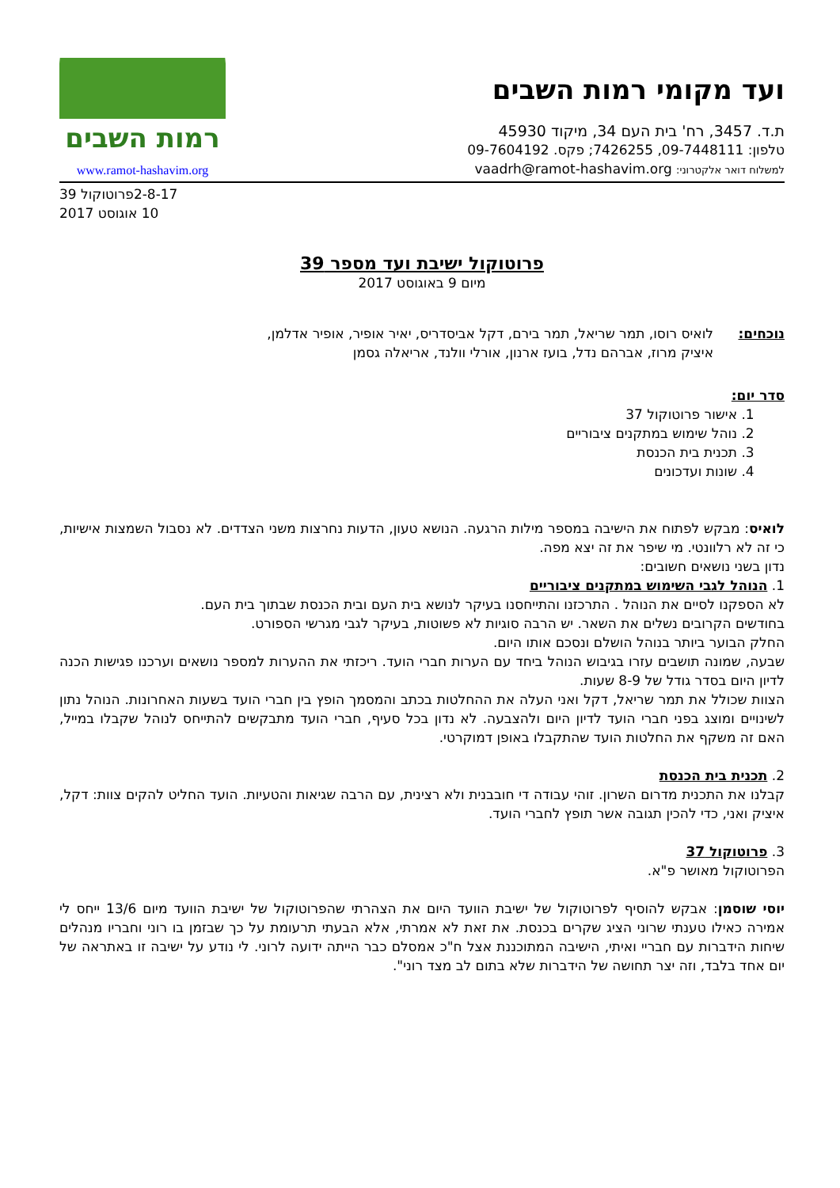ועד מקומי רמות השבים
ת.ד. 3457, רח' בית העם 34, מיקוד 45930
טלפון: 09-7448111, 7426255; פקס. 09-7604192
למשלוח דואר אלקטרוני: vaadrh@ramot-hashavim.org
רמות השבים
www.ramot-hashavim.org
2-8-17פרוטוקול 39
10 אוגוסט 2017
פרוטוקול ישיבת ועד מספר 39
מיום 9 באוגוסט 2017
נוכחים: לואיס רוסו, תמר שריאל, תמר בירם, דקל אביסדריס, יאיר אופיר, אופיר אדלמן,
איציק מרוז, אברהם נדל, בועז ארנון, אורלי וולנד, אריאלה גסמן
סדר יום:
1. אישור פרוטוקול 37
2. נוהל שימוש במתקנים ציבוריים
3. תכנית בית הכנסת
4. שונות ועדכונים
לואיס: מבקש לפתוח את הישיבה במספר מילות הרגעה. הנושא טעון, הדעות נחרצות משני הצדדים. לא נסבול השמצות אישיות, כי זה לא רלוונטי. מי שיפר את זה יצא מפה.
נדון בשני נושאים חשובים:
1. הנוהל לגבי השימוש במתקנים ציבוריים
לא הספקנו לסיים את הנוהל . התרכזנו והתייחסנו בעיקר לנושא בית העם ובית הכנסת שבתוך בית העם.
בחודשים הקרובים נשלים את השאר. יש הרבה סוגיות לא פשוטות, בעיקר לגבי מגרשי הספורט.
החלק הבוער ביותר בנוהל הושלם ונסכם אותו היום.
שבעה, שמונה תושבים עזרו בגיבוש הנוהל ביחד עם הערות חברי הועד. ריכזתי את ההערות למספר נושאים וערכנו פגישות הכנה לדיון היום בסדר גודל של 8-9 שעות.
הצוות שכולל את תמר שריאל, דקל ואני העלה את ההחלטות בכתב והמסמך הופץ בין חברי הועד בשעות האחרונות. הנוהל נתון לשינויים ומוצג בפני חברי הועד לדיון היום ולהצבעה. לא נדון בכל סעיף, חברי הועד מתבקשים להתייחס לנוהל שקבלו במייל, האם זה משקף את החלטות הועד שהתקבלו באופן דמוקרטי.
2. תכנית בית הכנסת
קבלנו את התכנית מדרום השרון. זוהי עבודה די חובבנית ולא רצינית, עם הרבה שגיאות והטעיות. הועד החליט להקים צוות: דקל, איציק ואני, כדי להכין תגובה אשר תופץ לחברי הועד.
3. פרוטוקול 37
הפרוטוקול מאושר פ"א.
יוסי שוסמן: אבקש להוסיף לפרוטוקול של ישיבת הוועד היום את הצהרתי שהפרוטוקול של ישיבת הוועד מיום 13/6 ייחס לי אמירה כאילו טענתי שרוני הציג שקרים בכנסת. את זאת לא אמרתי, אלא הבעתי תרעומת על כך שבזמן בו רוני וחבריו מנהלים שיחות הידברות עם חבריי ואיתי, הישיבה המתוכננת אצל ח"כ אמסלם כבר הייתה ידועה לרוני. לי נודע על ישיבה זו באתראה של יום אחד בלבד, וזה יצר תחושה של הידברות שלא בתום לב מצד רוני".